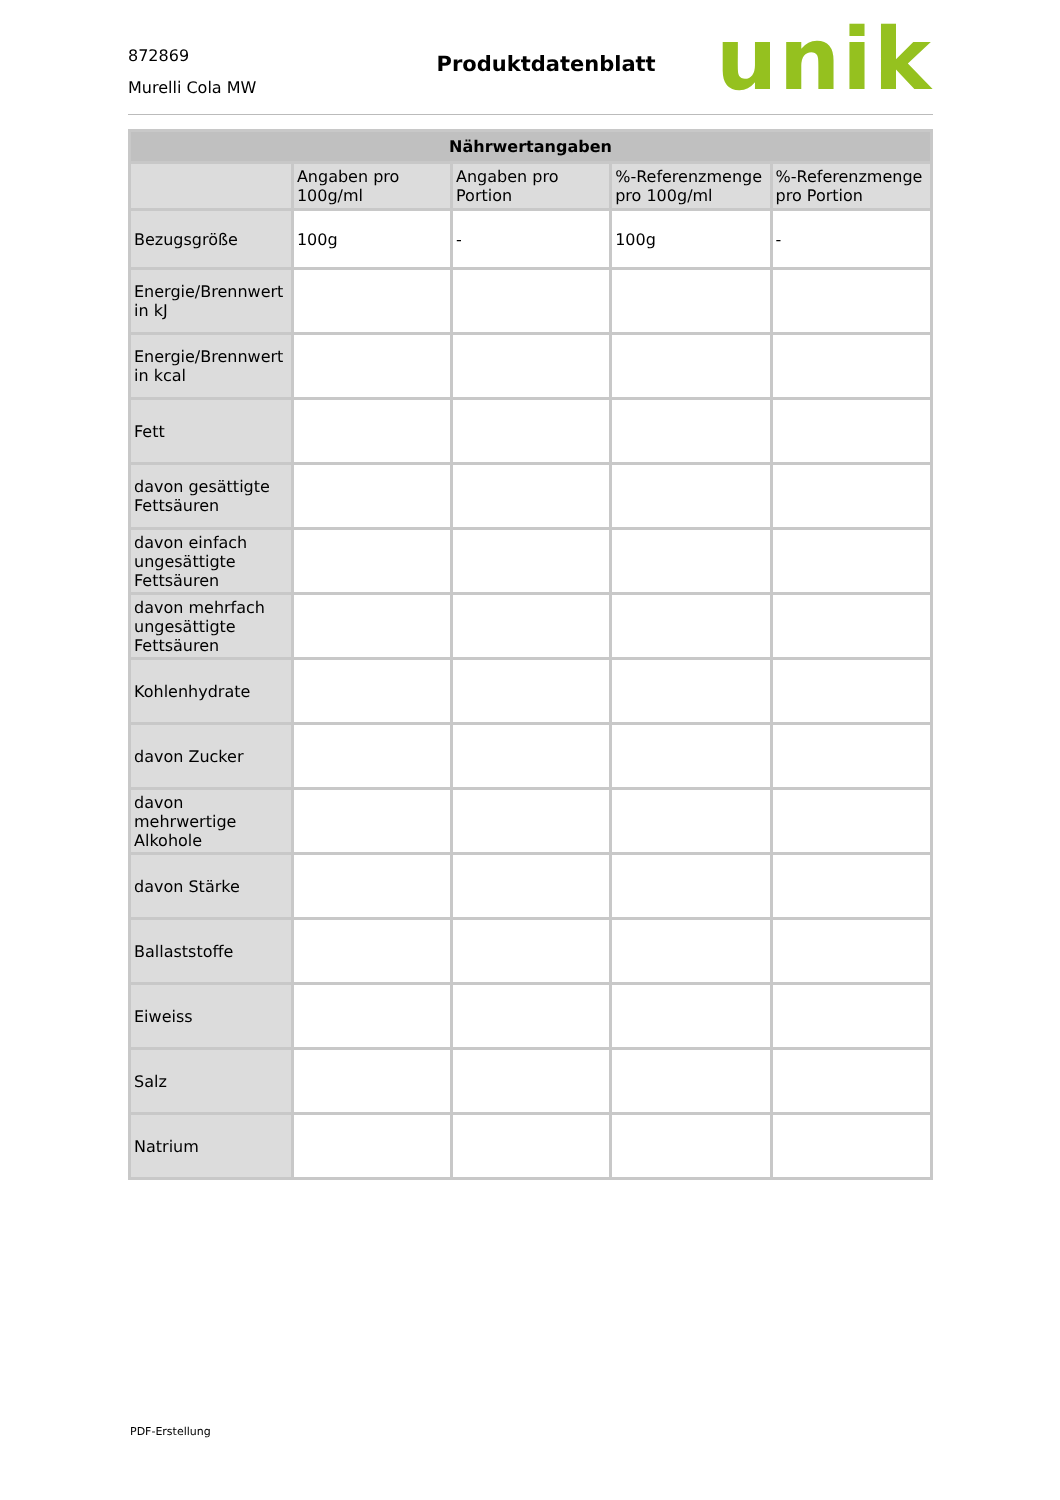872869
Murelli Cola MW
Produktdatenblatt
unik
| Nährwertangaben | | | | |
| --- | --- | --- | --- | --- |
| | Angaben pro 100g/ml | Angaben pro Portion | %-Referenzmenge pro 100g/ml | %-Referenzmenge pro Portion |
| Bezugsgröße | 100g | - | 100g | - |
| Energie/Brennwert in kJ | | | | |
| Energie/Brennwert in kcal | | | | |
| Fett | | | | |
| davon gesättigte Fettsäuren | | | | |
| davon einfach ungesättigte Fettsäuren | | | | |
| davon mehrfach ungesättigte Fettsäuren | | | | |
| Kohlenhydrate | | | | |
| davon Zucker | | | | |
| davon mehrwertige Alkohole | | | | |
| davon Stärke | | | | |
| Ballaststoffe | | | | |
| Eiweiss | | | | |
| Salz | | | | |
| Natrium | | | | |
PDF-Erstellung